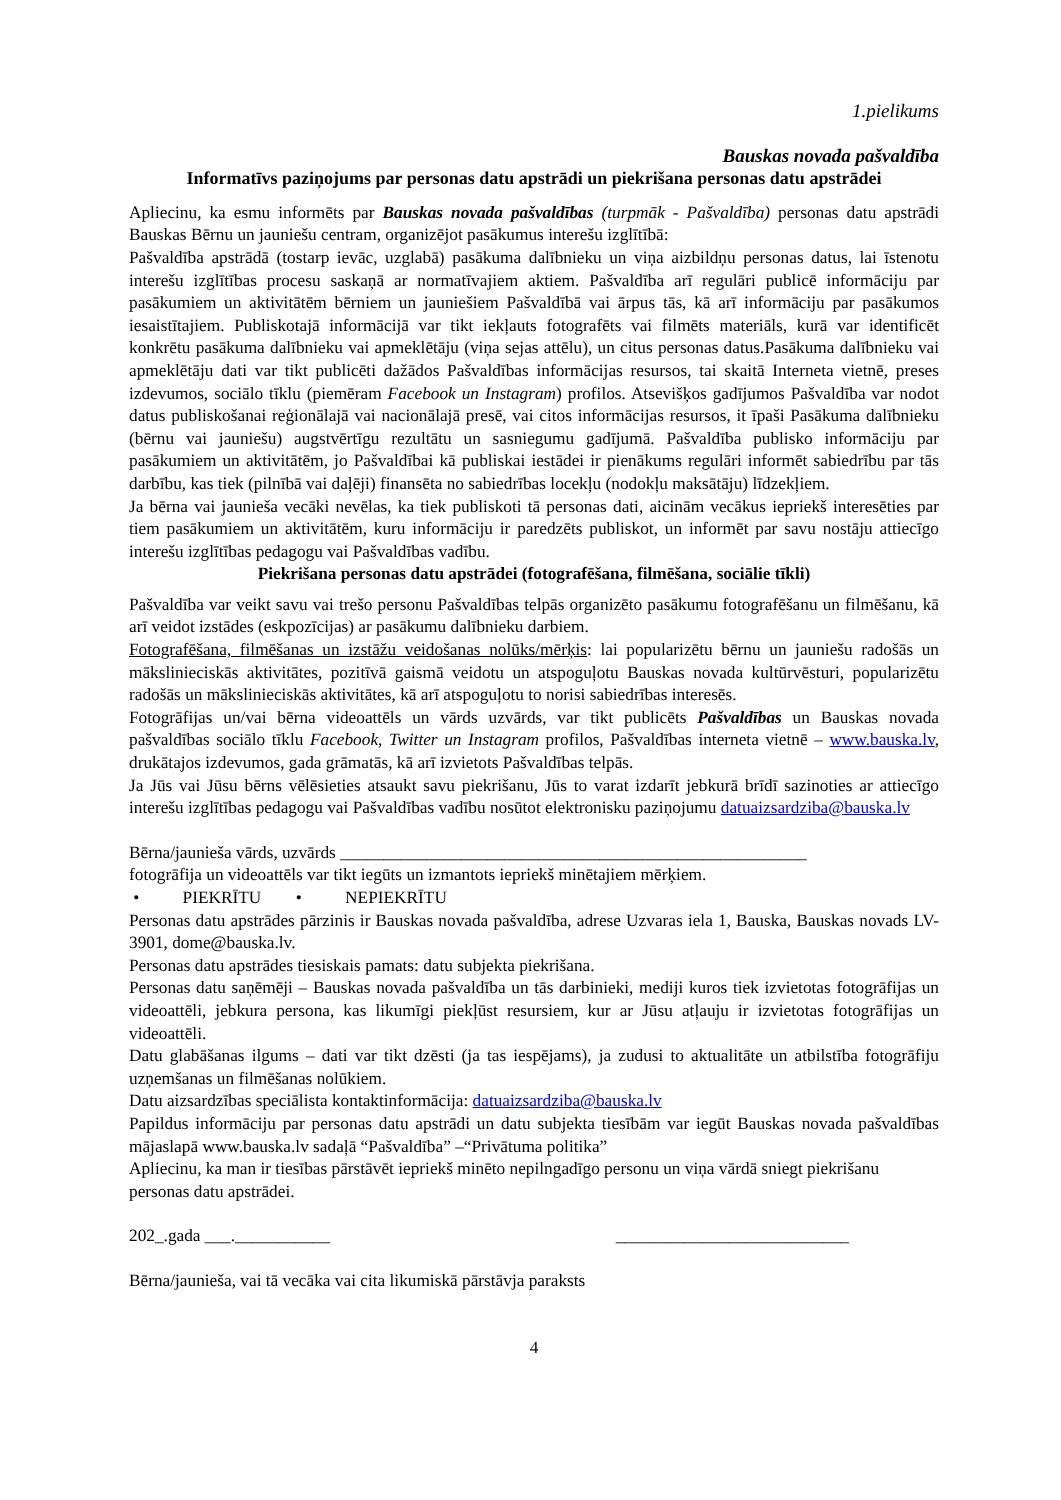1.pielikums
Bauskas novada pašvaldība
Informatīvs paziņojums par personas datu apstrādi un piekrišana personas datu apstrādei
Apliecinu, ka esmu informēts par Bauskas novada pašvaldības (turpmāk - Pašvaldība) personas datu apstrādi Bauskas Bērnu un jauniešu centram, organizējot pasākumus interešu izglītībā:
Pašvaldība apstrādā (tostarp ievāc, uzglabā) pasākuma dalībnieku un viņa aizbildņu personas datus, lai īstenotu interešu izglītības procesu saskaņā ar normatīvajiem aktiem. Pašvaldība arī regulāri publicē informāciju par pasākumiem un aktivitātēm bērniem un jauniešiem Pašvaldībā vai ārpus tās, kā arī informāciju par pasākumos iesaistītajiem. Publiskotajā informācijā var tikt iekļauts fotografēts vai filmēts materiāls, kurā var identificēt konkrētu pasākuma dalībnieku vai apmeklētāju (viņa sejas attēlu), un citus personas datus.Pasākuma dalībnieku vai apmeklētāju dati var tikt publicēti dažādos Pašvaldības informācijas resursos, tai skaitā Interneta vietnē, preses izdevumos, sociālo tīklu (piemēram Facebook un Instagram) profilos. Atsevišķos gadījumos Pašvaldība var nodot datus publiskošanai reģionālajā vai nacionālajā presē, vai citos informācijas resursos, it īpaši Pasākuma dalībnieku (bērnu vai jauniešu) augstvērtīgu rezultātu un sasniegumu gadījumā. Pašvaldība publisko informāciju par pasākumiem un aktivitātēm, jo Pašvaldībai kā publiskai iestādei ir pienākums regulāri informēt sabiedrību par tās darbību, kas tiek (pilnībā vai daļēji) finansēta no sabiedrības locekļu (nodokļu maksātāju) līdzekļiem.
Ja bērna vai jaunieša vecāki nevēlas, ka tiek publiskoti tā personas dati, aicinām vecākus iepriekš interesēties par tiem pasākumiem un aktivitātēm, kuru informāciju ir paredzēts publiskot, un informēt par savu nostāju attiecīgo interešu izglītības pedagogu vai Pašvaldības vadību.
Piekrišana personas datu apstrādei (fotografēšana, filmēšana, sociālie tīkli)
Pašvaldība var veikt savu vai trešo personu Pašvaldības telpās organizēto pasākumu fotografēšanu un filmēšanu, kā arī veidot izstādes (eskpozīcijas) ar pasākumu dalībnieku darbiem.
Fotografēšana, filmēšanas un izstāžu veidošanas nolūks/mērķis: lai popularizētu bērnu un jauniešu radošās un mākslinieciskās aktivitātes, pozitīvā gaismā veidotu un atspoguļotu Bauskas novada kultūrvēsturi, popularizētu radošās un mākslinieciskās aktivitātes, kā arī atspoguļotu to norisi sabiedrības interesēs.
Fotogrāfijas un/vai bērna videoattēls un vārds uzvārds, var tikt publicēts Pašvaldības un Bauskas novada pašvaldības sociālo tīklu Facebook, Twitter un Instagram profilos, Pašvaldības interneta vietnē – www.bauska.lv, drukātajos izdevumos, gada grāmatās, kā arī izvietots Pašvaldības telpās.
Ja Jūs vai Jūsu bērns vēlēsieties atsaukt savu piekrišanu, Jūs to varat izdarīt jebkurā brīdī sazinoties ar attiecīgo interešu izglītības pedagogu vai Pašvaldības vadību nosūtot elektronisku paziņojumu datuaizsardziba@bauska.lv
Bērna/jaunieša vārds, uzvārds ______________________________________________________
fotogrāfija un videoattēls var tikt iegūts un izmantots iepriekš minētajiem mērķiem.
• PIEKRĪTU • NEPIEKRĪTU
Personas datu apstrādes pārzinis ir Bauskas novada pašvaldība, adrese Uzvaras iela 1, Bauska, Bauskas novads LV-3901, dome@bauska.lv.
Personas datu apstrādes tiesiskais pamats: datu subjekta piekrišana.
Personas datu saņēmēji – Bauskas novada pašvaldība un tās darbinieki, mediji kuros tiek izvietotas fotogrāfijas un videoattēli, jebkura persona, kas likumīgi piekļūst resursiem, kur ar Jūsu atļauju ir izvietotas fotogrāfijas un videoattēli.
Datu glabāšanas ilgums – dati var tikt dzēsti (ja tas iespējams), ja zudusi to aktualitāte un atbilstība fotogrāfiju uzņemšanas un filmēšanas nolūkiem.
Datu aizsardzības speciālista kontaktinformācija: datuaizsardziba@bauska.lv
Papildus informāciju par personas datu apstrādi un datu subjekta tiesībām var iegūt Bauskas novada pašvaldības mājaslapā www.bauska.lv sadaļā “Pašvaldība” –“Privātuma politika”
Apliecinu, ka man ir tiesības pārstāvēt iepriekš minēto nepilngadīgo personu un viņa vārdā sniegt piekrišanu personas datu apstrādei.
202_.gada ___.___________ ___________________________
Bērna/jaunieša, vai tā vecāka vai cita likumiskā pārstāvja paraksts
4